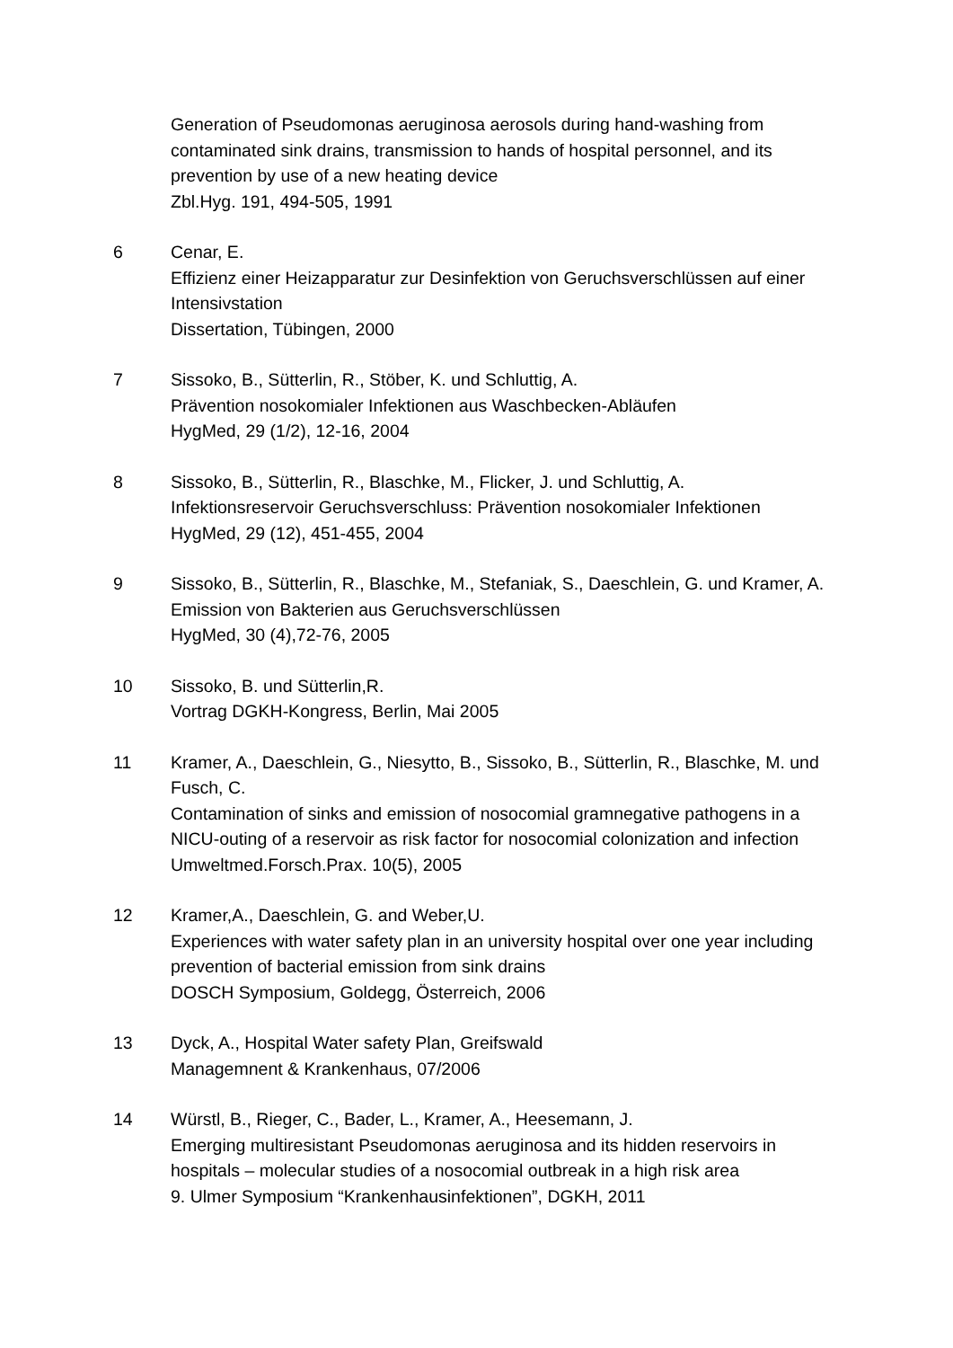Generation of Pseudomonas aeruginosa aerosols during hand-washing from contaminated sink drains, transmission to hands of hospital personnel, and its prevention by use of a new heating device
Zbl.Hyg. 191, 494-505, 1991
6 Cenar, E.
Effizienz einer Heizapparatur zur Desinfektion von Geruchsverschlüssen auf einer Intensivstation
Dissertation, Tübingen, 2000
7 Sissoko, B., Sütterlin, R., Stöber, K. und Schluttig, A.
Prävention nosokomialer Infektionen aus Waschbecken-Abläufen
HygMed, 29 (1/2), 12-16, 2004
8 Sissoko, B., Sütterlin, R., Blaschke, M., Flicker, J. und Schluttig, A.
Infektionsreservoir Geruchsverschluss: Prävention nosokomialer Infektionen
HygMed, 29 (12), 451-455, 2004
9 Sissoko, B., Sütterlin, R., Blaschke, M., Stefaniak, S., Daeschlein, G. und Kramer, A.
Emission von Bakterien aus Geruchsverschlüssen
HygMed, 30 (4),72-76, 2005
10 Sissoko, B. und Sütterlin,R.
Vortrag DGKH-Kongress, Berlin, Mai 2005
11 Kramer, A., Daeschlein, G., Niesytto, B., Sissoko, B., Sütterlin, R., Blaschke, M. und Fusch, C.
Contamination of sinks and emission of nosocomial gramnegative pathogens in a NICU-outing of a reservoir as risk factor for nosocomial colonization and infection
Umweltmed.Forsch.Prax. 10(5), 2005
12 Kramer,A., Daeschlein, G. and Weber,U.
Experiences with water safety plan in an university hospital over one year including prevention of bacterial emission from sink drains
DOSCH Symposium, Goldegg, Österreich, 2006
13 Dyck, A., Hospital Water safety Plan, Greifswald
Managemnent & Krankenhaus, 07/2006
14 Würstl, B., Rieger, C., Bader, L., Kramer, A., Heesemann, J.
Emerging multiresistant Pseudomonas aeruginosa and its hidden reservoirs in hospitals – molecular studies of a nosocomial outbreak in a high risk area
9. Ulmer Symposium “Krankenhausinfektionen”, DGKH, 2011